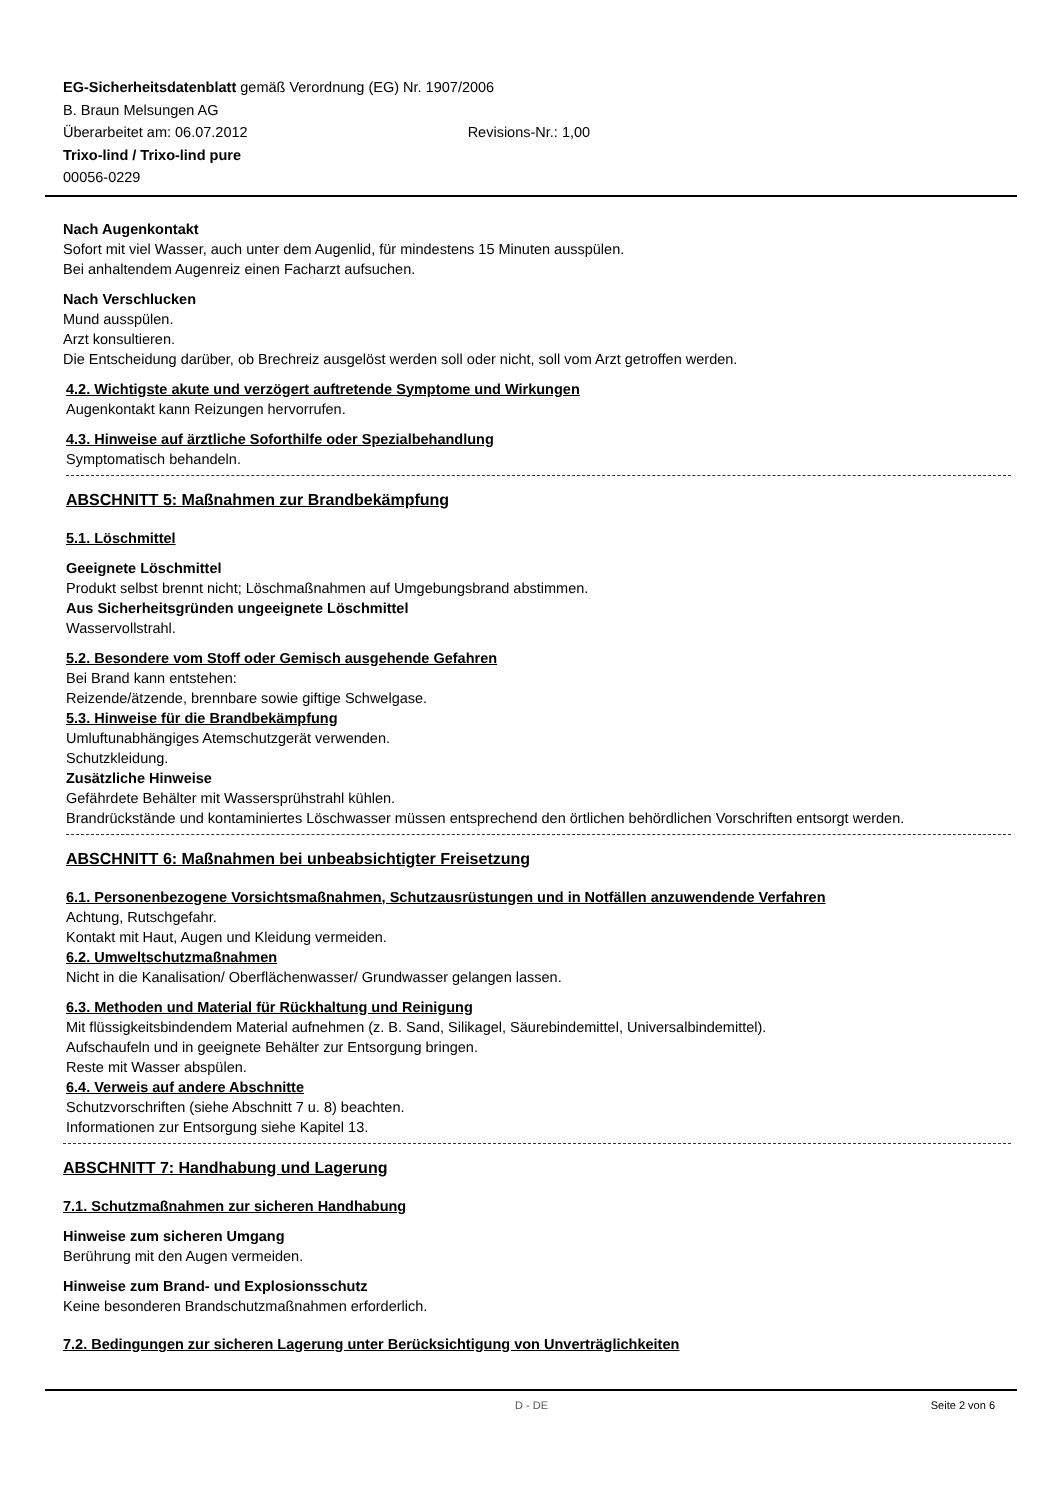EG-Sicherheitsdatenblatt gemäß Verordnung (EG) Nr. 1907/2006
B. Braun Melsungen AG
Überarbeitet am: 06.07.2012 Revisions-Nr.: 1,00
Trixo-lind / Trixo-lind pure
00056-0229
Nach Augenkontakt
Sofort mit viel Wasser, auch unter dem Augenlid, für mindestens 15 Minuten ausspülen.
Bei anhaltendem Augenreiz einen Facharzt aufsuchen.
Nach Verschlucken
Mund ausspülen.
Arzt konsultieren.
Die Entscheidung darüber, ob Brechreiz ausgelöst werden soll oder nicht, soll vom Arzt getroffen werden.
4.2. Wichtigste akute und verzögert auftretende Symptome und Wirkungen
Augenkontakt kann Reizungen hervorrufen.
4.3. Hinweise auf ärztliche Soforthilfe oder Spezialbehandlung
Symptomatisch behandeln.
ABSCHNITT 5: Maßnahmen zur Brandbekämpfung
5.1. Löschmittel
Geeignete Löschmittel
Produkt selbst brennt nicht; Löschmaßnahmen auf Umgebungsbrand abstimmen.
Aus Sicherheitsgründen ungeeignete Löschmittel
Wasservollstrahl.
5.2. Besondere vom Stoff oder Gemisch ausgehende Gefahren
Bei Brand kann entstehen:
Reizende/ätzende, brennbare sowie giftige Schwelgase.
5.3. Hinweise für die Brandbekämpfung
Umluftunabhängiges Atemschutzgerät verwenden.
Schutzkleidung.
Zusätzliche Hinweise
Gefährdete Behälter mit Wassersprühstrahl kühlen.
Brandrückstände und kontaminiertes Löschwasser müssen entsprechend den örtlichen behördlichen Vorschriften entsorgt werden.
ABSCHNITT 6: Maßnahmen bei unbeabsichtigter Freisetzung
6.1. Personenbezogene Vorsichtsmaßnahmen, Schutzausrüstungen und in Notfällen anzuwendende Verfahren
Achtung, Rutschgefahr.
Kontakt mit Haut, Augen und Kleidung vermeiden.
6.2. Umweltschutzmaßnahmen
Nicht in die Kanalisation/ Oberflächenwasser/ Grundwasser gelangen lassen.
6.3. Methoden und Material für Rückhaltung und Reinigung
Mit flüssigkeitsbindendem Material aufnehmen (z. B. Sand, Silikagel, Säurebindemittel, Universalbindemittel).
Aufschaufeln und in geeignete Behälter zur Entsorgung bringen.
Reste mit Wasser abspülen.
6.4. Verweis auf andere Abschnitte
Schutzvorschriften (siehe Abschnitt 7 u. 8) beachten.
Informationen zur Entsorgung siehe Kapitel 13.
ABSCHNITT 7: Handhabung und Lagerung
7.1. Schutzmaßnahmen zur sicheren Handhabung
Hinweise zum sicheren Umgang
Berührung mit den Augen vermeiden.
Hinweise zum Brand- und Explosionsschutz
Keine besonderen Brandschutzmaßnahmen erforderlich.
7.2. Bedingungen zur sicheren Lagerung unter Berücksichtigung von Unverträglichkeiten
D - DE Seite 2 von 6